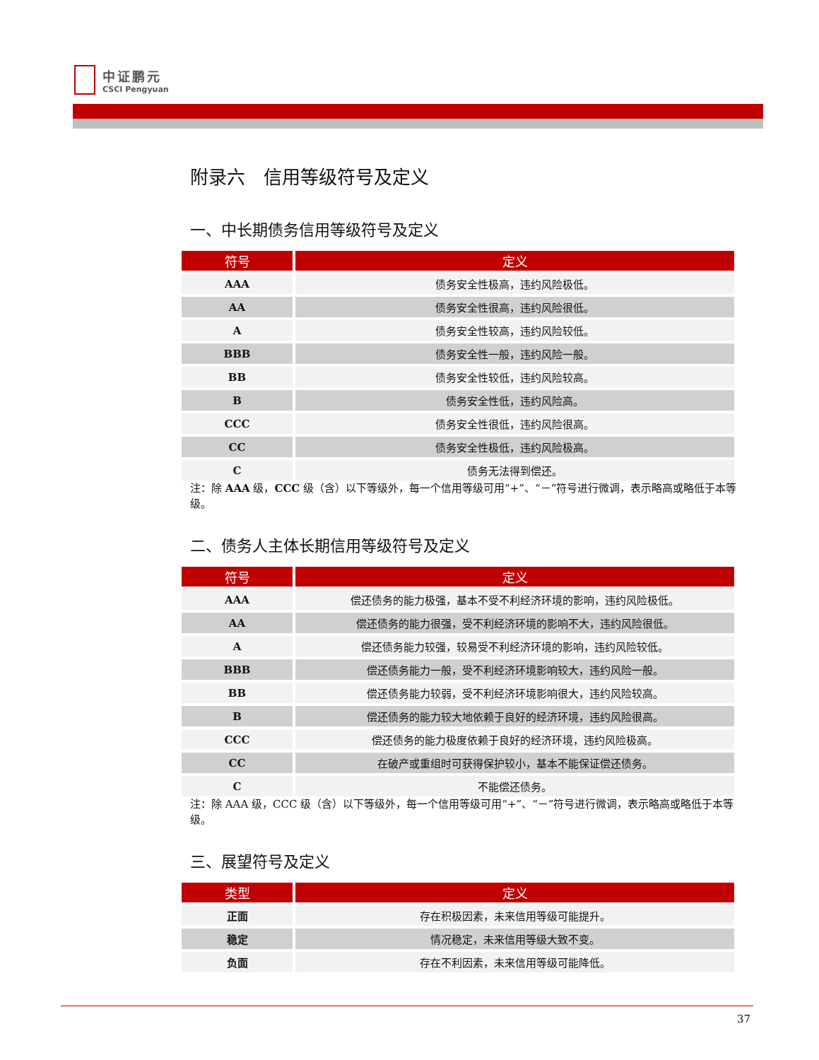中证鹏元
CSCI Pengyuan
附录六　信用等级符号及定义
一、中长期债务信用等级符号及定义
| 符号 | 定义 |
| --- | --- |
| AAA | 债务安全性极高，违约风险极低。 |
| AA | 债务安全性很高，违约风险很低。 |
| A | 债务安全性较高，违约风险较低。 |
| BBB | 债务安全性一般，违约风险一般。 |
| BB | 债务安全性较低，违约风险较高。 |
| B | 债务安全性低，违约风险高。 |
| CCC | 债务安全性很低，违约风险很高。 |
| CC | 债务安全性极低，违约风险极高。 |
| C | 债务无法得到偿还。 |
注：除 AAA 级，CCC 级（含）以下等级外，每一个信用等级可用“+”、“－”符号进行微调，表示略高或略低于本等级。
二、债务人主体长期信用等级符号及定义
| 符号 | 定义 |
| --- | --- |
| AAA | 偿还债务的能力极强，基本不受不利经济环境的影响，违约风险极低。 |
| AA | 偿还债务的能力很强，受不利经济环境的影响不大，违约风险很低。 |
| A | 偿还债务能力较强，较易受不利经济环境的影响，违约风险较低。 |
| BBB | 偿还债务能力一般，受不利经济环境影响较大，违约风险一般。 |
| BB | 偿还债务能力较弱，受不利经济环境影响很大，违约风险较高。 |
| B | 偿还债务的能力较大地依赖于良好的经济环境，违约风险很高。 |
| CCC | 偿还债务的能力极度依赖于良好的经济环境，违约风险极高。 |
| CC | 在破产或重组时可获得保护较小，基本不能保证偿还债务。 |
| C | 不能偿还债务。 |
注：除 AAA 级，CCC 级（含）以下等级外，每一个信用等级可用“+”、“－”符号进行微调，表示略高或略低于本等级。
三、展望符号及定义
| 类型 | 定义 |
| --- | --- |
| 正面 | 存在积极因素，未来信用等级可能提升。 |
| 稳定 | 情况稳定，未来信用等级大致不变。 |
| 负面 | 存在不利因素，未来信用等级可能降低。 |
37